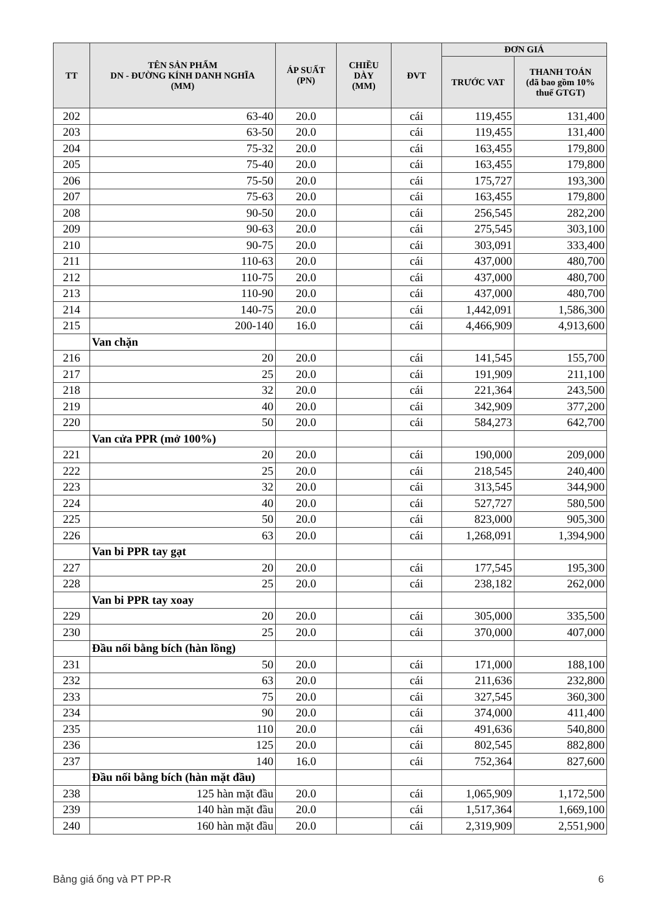| TT | TÊN SẢN PHẨM DN - ĐƯỜNG KÍNH DANH NGHĨA (MM) | ÁP SUẤT (PN) | CHIỀU DÀY (MM) | ĐVT | ĐƠN GIÁ | |
| --- | --- | --- | --- | --- | --- | --- |
| | | | | | TRƯỚC VAT | THANH TOÁN (đã bao gồm 10% thuế GTGT) |
| 202 | 63-40 | 20.0 | | cái | 119,455 | 131,400 |
| 203 | 63-50 | 20.0 | | cái | 119,455 | 131,400 |
| 204 | 75-32 | 20.0 | | cái | 163,455 | 179,800 |
| 205 | 75-40 | 20.0 | | cái | 163,455 | 179,800 |
| 206 | 75-50 | 20.0 | | cái | 175,727 | 193,300 |
| 207 | 75-63 | 20.0 | | cái | 163,455 | 179,800 |
| 208 | 90-50 | 20.0 | | cái | 256,545 | 282,200 |
| 209 | 90-63 | 20.0 | | cái | 275,545 | 303,100 |
| 210 | 90-75 | 20.0 | | cái | 303,091 | 333,400 |
| 211 | 110-63 | 20.0 | | cái | 437,000 | 480,700 |
| 212 | 110-75 | 20.0 | | cái | 437,000 | 480,700 |
| 213 | 110-90 | 20.0 | | cái | 437,000 | 480,700 |
| 214 | 140-75 | 20.0 | | cái | 1,442,091 | 1,586,300 |
| 215 | 200-140 | 16.0 | | cái | 4,466,909 | 4,913,600 |
| | Van chặn | | | | | |
| 216 | 20 | 20.0 | | cái | 141,545 | 155,700 |
| 217 | 25 | 20.0 | | cái | 191,909 | 211,100 |
| 218 | 32 | 20.0 | | cái | 221,364 | 243,500 |
| 219 | 40 | 20.0 | | cái | 342,909 | 377,200 |
| 220 | 50 | 20.0 | | cái | 584,273 | 642,700 |
| | Van cửa PPR (mở 100%) | | | | | |
| 221 | 20 | 20.0 | | cái | 190,000 | 209,000 |
| 222 | 25 | 20.0 | | cái | 218,545 | 240,400 |
| 223 | 32 | 20.0 | | cái | 313,545 | 344,900 |
| 224 | 40 | 20.0 | | cái | 527,727 | 580,500 |
| 225 | 50 | 20.0 | | cái | 823,000 | 905,300 |
| 226 | 63 | 20.0 | | cái | 1,268,091 | 1,394,900 |
| | Van bi PPR tay gạt | | | | | |
| 227 | 20 | 20.0 | | cái | 177,545 | 195,300 |
| 228 | 25 | 20.0 | | cái | 238,182 | 262,000 |
| | Van bi PPR tay xoay | | | | | |
| 229 | 20 | 20.0 | | cái | 305,000 | 335,500 |
| 230 | 25 | 20.0 | | cái | 370,000 | 407,000 |
| | Đầu nối bằng bích (hàn lồng) | | | | | |
| 231 | 50 | 20.0 | | cái | 171,000 | 188,100 |
| 232 | 63 | 20.0 | | cái | 211,636 | 232,800 |
| 233 | 75 | 20.0 | | cái | 327,545 | 360,300 |
| 234 | 90 | 20.0 | | cái | 374,000 | 411,400 |
| 235 | 110 | 20.0 | | cái | 491,636 | 540,800 |
| 236 | 125 | 20.0 | | cái | 802,545 | 882,800 |
| 237 | 140 | 16.0 | | cái | 752,364 | 827,600 |
| | Đầu nối bằng bích (hàn mặt đầu) | | | | | |
| 238 | 125 hàn mặt đầu | 20.0 | | cái | 1,065,909 | 1,172,500 |
| 239 | 140 hàn mặt đầu | 20.0 | | cái | 1,517,364 | 1,669,100 |
| 240 | 160 hàn mặt đầu | 20.0 | | cái | 2,319,909 | 2,551,900 |
Bảng giá ống và PT PP-R 6